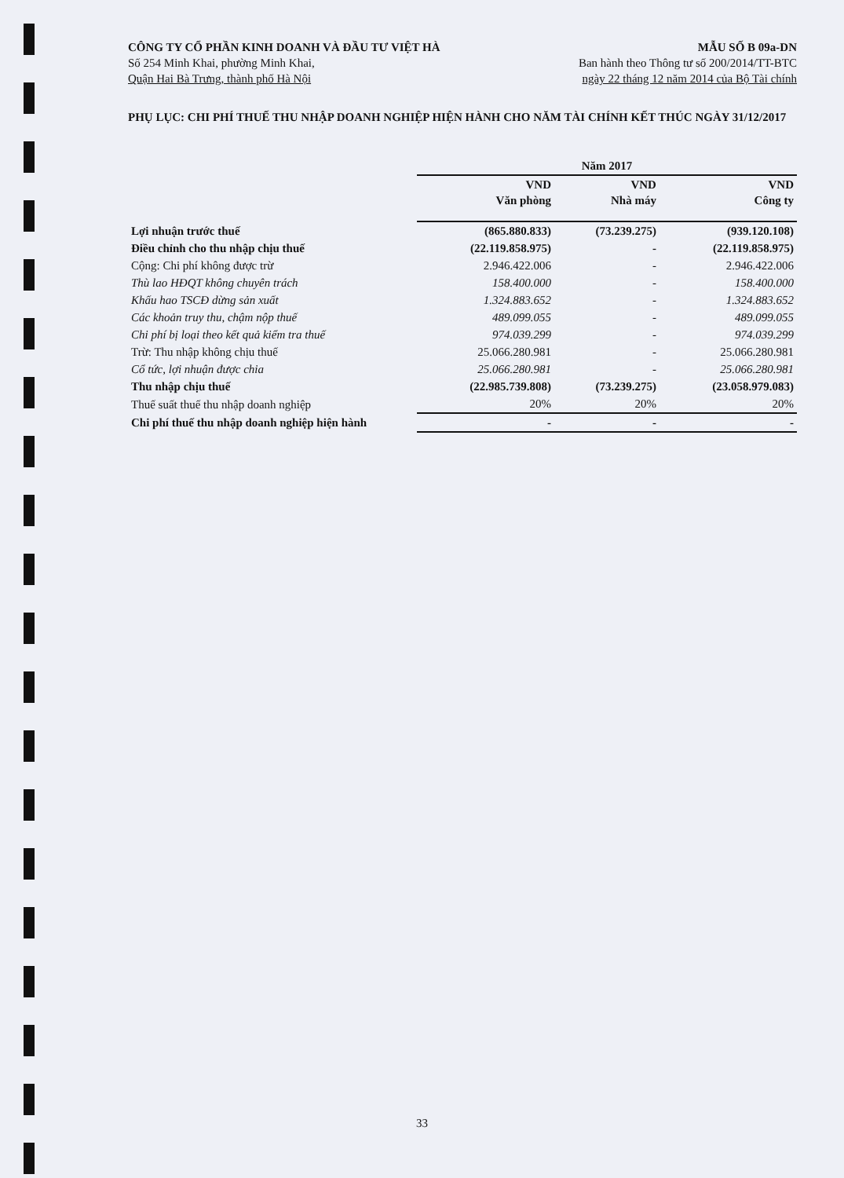CÔNG TY CỔ PHẦN KINH DOANH VÀ ĐẦU TƯ VIỆT HÀ
Số 254 Minh Khai, phường Minh Khai,
Quận Hai Bà Trưng, thành phố Hà Nội
MẪU SỐ B 09a-DN
Ban hành theo Thông tư số 200/2014/TT-BTC
ngày 22 tháng 12 năm 2014 của Bộ Tài chính
PHỤ LỤC: CHI PHÍ THUẾ THU NHẬP DOANH NGHIỆP HIỆN HÀNH CHO NĂM TÀI CHÍNH KẾT THÚC NGÀY 31/12/2017
| | Năm 2017 | | |
| --- | --- | --- | --- |
| | VND Văn phòng | VND Nhà máy | VND Công ty |
| Lợi nhuận trước thuế | (865.880.833) | (73.239.275) | (939.120.108) |
| Điều chỉnh cho thu nhập chịu thuế | (22.119.858.975) | - | (22.119.858.975) |
| Cộng: Chi phí không được trừ | 2.946.422.006 | - | 2.946.422.006 |
| Thù lao HĐQT không chuyên trách | 158.400.000 | - | 158.400.000 |
| Khấu hao TSCĐ dừng sản xuất | 1.324.883.652 | - | 1.324.883.652 |
| Các khoản truy thu, chậm nộp thuế | 489.099.055 | - | 489.099.055 |
| Chi phí bị loại theo kết quả kiểm tra thuế | 974.039.299 | - | 974.039.299 |
| Trừ: Thu nhập không chịu thuế | 25.066.280.981 | - | 25.066.280.981 |
| Cổ tức, lợi nhuận được chia | 25.066.280.981 | - | 25.066.280.981 |
| Thu nhập chịu thuế | (22.985.739.808) | (73.239.275) | (23.058.979.083) |
| Thuế suất thuế thu nhập doanh nghiệp | 20% | 20% | 20% |
| Chi phí thuế thu nhập doanh nghiệp hiện hành | - | - | - |
33